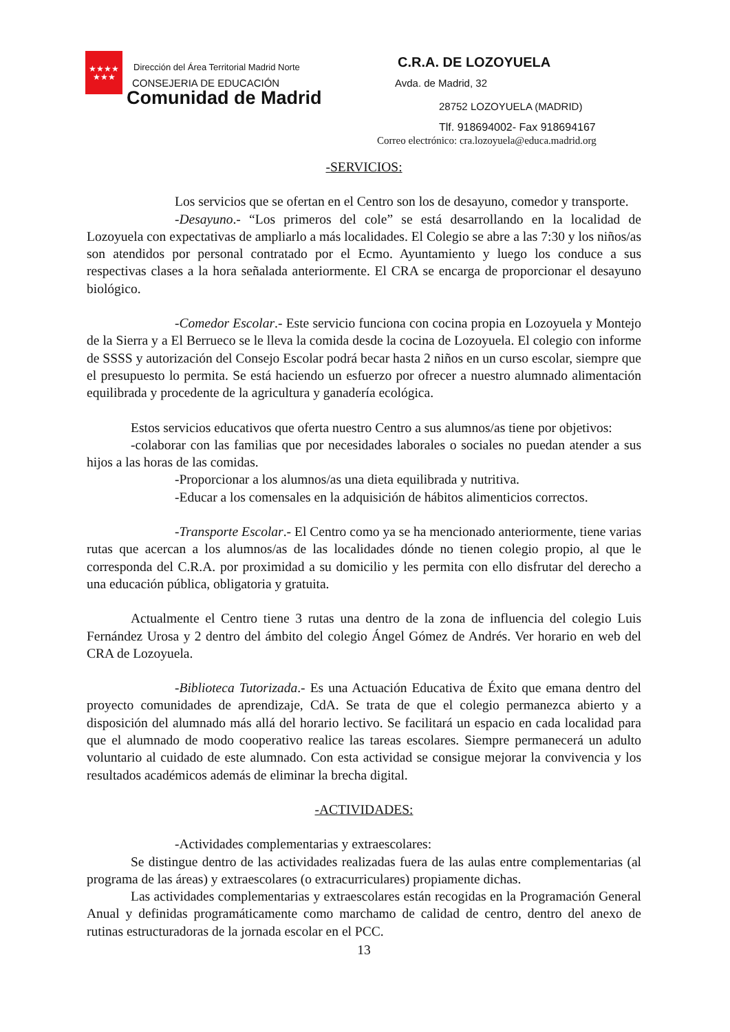★★★★
★★★
Dirección del Área Territorial Madrid Norte
CONSEJERIA DE EDUCACIÓN
Comunidad de Madrid
C.R.A. DE LOZOYUELA
Avda. de Madrid, 32
28752 LOZOYUELA (MADRID)
Tlf. 918694002- Fax 918694167
Correo electrónico: cra.lozoyuela@educa.madrid.org
-SERVICIOS:
Los servicios que se ofertan en el Centro son los de desayuno, comedor y transporte.
-Desayuno.- “Los primeros del cole” se está desarrollando en la localidad de Lozoyuela con expectativas de ampliarlo a más localidades. El Colegio se abre a las 7:30 y los niños/as son atendidos por personal contratado por el Ecmo. Ayuntamiento y luego los conduce a sus respectivas clases a la hora señalada anteriormente. El CRA se encarga de proporcionar el desayuno biológico.
-Comedor Escolar.- Este servicio funciona con cocina propia en Lozoyuela y Montejo de la Sierra y a El Berrueco se le lleva la comida desde la cocina de Lozoyuela. El colegio con informe de SSSS y autorización del Consejo Escolar podrá becar hasta 2 niños en un curso escolar, siempre que el presupuesto lo permita. Se está haciendo un esfuerzo por ofrecer a nuestro alumnado alimentación equilibrada y procedente de la agricultura y ganadería ecológica.
Estos servicios educativos que oferta nuestro Centro a sus alumnos/as tiene por objetivos:
-colaborar con las familias que por necesidades laborales o sociales no puedan atender a sus hijos a las horas de las comidas.
-Proporcionar a los alumnos/as una dieta equilibrada y nutritiva.
-Educar a los comensales en la adquisición de hábitos alimenticios correctos.
-Transporte Escolar.- El Centro como ya se ha mencionado anteriormente, tiene varias rutas que acercan a los alumnos/as de las localidades dónde no tienen colegio propio, al que le corresponda del C.R.A. por proximidad a su domicilio y les permita con ello disfrutar del derecho a una educación pública, obligatoria y gratuita.
Actualmente el Centro tiene 3 rutas una dentro de la zona de influencia del colegio Luis Fernández Urosa y 2 dentro del ámbito del colegio Ángel Gómez de Andrés. Ver horario en web del CRA de Lozoyuela.
-Biblioteca Tutorizada.- Es una Actuación Educativa de Éxito que emana dentro del proyecto comunidades de aprendizaje, CdA. Se trata de que el colegio permanezca abierto y a disposición del alumnado más allá del horario lectivo. Se facilitará un espacio en cada localidad para que el alumnado de modo cooperativo realice las tareas escolares. Siempre permanecerá un adulto voluntario al cuidado de este alumnado. Con esta actividad se consigue mejorar la convivencia y los resultados académicos además de eliminar la brecha digital.
-ACTIVIDADES:
-Actividades complementarias y extraescolares:
Se distingue dentro de las actividades realizadas fuera de las aulas entre complementarias (al programa de las áreas) y extraescolares (o extracurriculares) propiamente dichas.
Las actividades complementarias y extraescolares están recogidas en la Programación General Anual y definidas programáticamente como marchamo de calidad de centro, dentro del anexo de rutinas estructuradoras de la jornada escolar en el PCC.
13